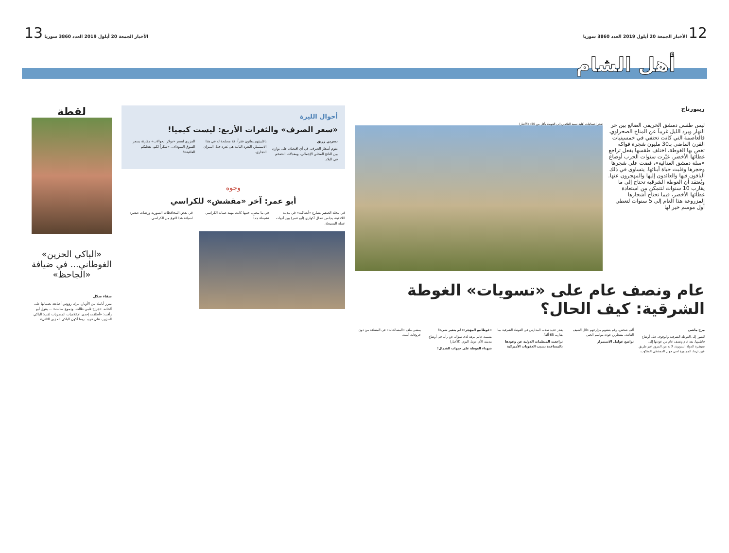12 الأخبار الجمعة 20 أيلول 2019 العدد 3860 سوريا
الأخبار الجمعة 20 أيلول 2019 العدد 3860 سوريا 13
أهل الشام
ريبورتاج
ليس طقس دمشق الخريفي الضائع بين حر النهار وبرد الليل غريباً عن المناخ الصحراوي. فالعاصمة التي كانت تحتفي في خمسينيات القرن الماضي بـ30 مليون شجرة فواكه تغص بها الغوطة، اختلف طقسها بفعل تراجع غطائها الأخضر. غيّرت سنوات الحرب أوضاع «سلة دمشق الغذائية»، قضت على شجرها وحجرها وقلبت حياة أبنائها. يتساوى في ذلك الباقون فيها والعائدون إليها والمهجرون عنها. ويُعتقد أن الغوطة الشرقية تحتاج إلى ما يقارب 10 سنوات لتتمكن من استعادة غطائها الأخضر، فيما تحتاج أشجارها المزروعة هذا العام إلى 5 سنوات لتعطي أول موسم خير لها
تقدر إحصائيات أهلية نسبة العائدين إلى الغوطة بأقل من 50٪ (الأخبار)
عام ونصف عام على «تسويات» الغوطة الشرقية: كيف الحال؟
مرح ماشي
للعبور إلى الغوطة الشرقية والوقوف على أوضاع قاطنيها، بعد عام ونصف عام من عودتها إلى سيطرة الدولة السورية، لا بد من المرور عبر طريق عين ترما، المجاورة لحي جوبر الدمشقي المنكوب.
ألف شخص. رغم بعضهم مزارعهم خلال الصيف الفائت، منتظرين عودة مواسم الخير.
تواضع عوامل الاستمرار
يقدر عديد طلاب المدارس في الغوطة الشرقية بما يقارب 65 ألفاً.
تراجعت المنظمات الدولية عن وعودها بالمساعدة بسبب العقوبات الأميركية
«غوطانيو المهجر»: لم يتغير شيء!
يصمت عامر برهة لدى سؤاله عن رأيه في أوضاع مدينته الأم، دوما، اليوم. (الأخبار)
شهداء الغوطة على جبهات الشمال!
يمضي ملف «المصالحات» في المنطقة من دون خروقات أمنية.
أحوال الليرة
«سعر الصرف» والثغرات الأربع: ليست كيميا!
نسرين زريق
تقوم أسعار الصرف، في أي اقتصاد، على توازن بين الناتج المحلي الإجمالي، ومعدلات التضخم في البلاد.
باغلبيتهم يعانون فقراً، فلا مصلحة له في هذا الاستثمار. الثغرة الثانية هي ثغرة خلل الميزان التجاري.
المزري لسعر «دولار الحوالات» مقارنة بسعر السوق السوداء... «شكراً لكم، يعطيكم العافية»!
وجوه
أبو عمر: آخر «مقشش» للكراسي
في محله الصغير بشارع «أنطاكية» في مدينة اللاذقية، يجلس نضال أكهاري (أبو عمر) بين أدوات عمله البسيطة.
في ما مضى، حينها كانت مهنة صيانة الكراسي نشيطة جداً.
في بعض المحافظات السورية ورشات صغيرة لصيانة هذا النوع من الكراسي.
لقطة
«الباكي الحزين» الغوطاني... في ضيافة «الجاحظ»
صفاء صلال
يمرر أنامله بين الأوتار، تترك رؤوس أصابعه بصماتها على ألحانه. «جراح قلبي طالت، ودموع سالت» ... يقول أبو رأفت: «أطلقت إحدى الإعلاميات المصريات لقب: الباكي الحزين، على فريد. ربما أكون الباكي الحزين الثاني».